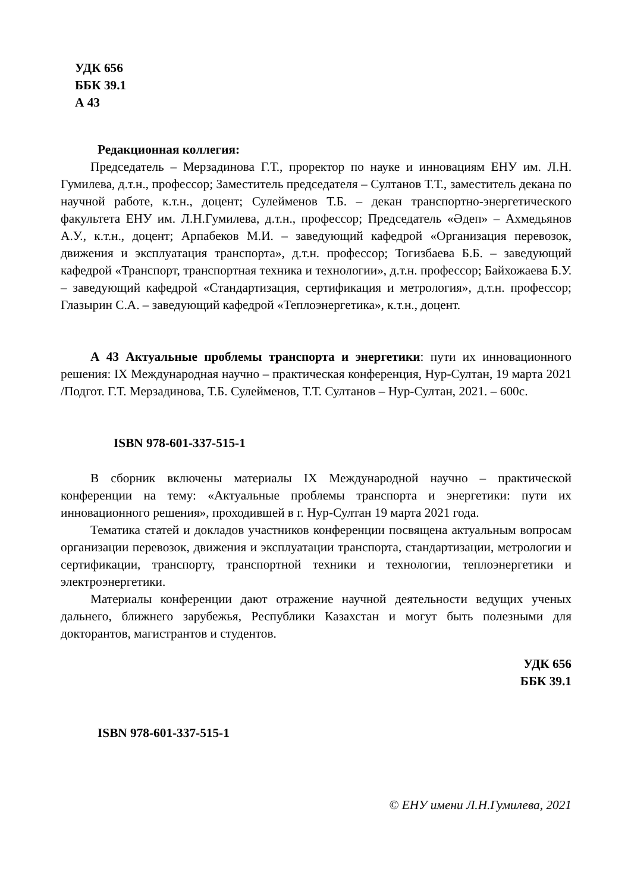УДК 656
ББК 39.1
А 43
Редакционная коллегия:
Председатель – Мерзадинова Г.Т., проректор по науке и инновациям ЕНУ им. Л.Н. Гумилева, д.т.н., профессор; Заместитель председателя – Султанов Т.Т., заместитель декана по научной работе, к.т.н., доцент; Сулейменов Т.Б. – декан транспортно-энергетического факультета ЕНУ им. Л.Н.Гумилева, д.т.н., профессор; Председатель «Әдеп» – Ахмедьянов А.У., к.т.н., доцент; Арпабеков М.И. – заведующий кафедрой «Организация перевозок, движения и эксплуатация транспорта», д.т.н. профессор; Тогизбаева Б.Б. – заведующий кафедрой «Транспорт, транспортная техника и технологии», д.т.н. профессор; Байхожаева Б.У. – заведующий кафедрой «Стандартизация, сертификация и метрология», д.т.н. профессор; Глазырин С.А. – заведующий кафедрой «Теплоэнергетика», к.т.н., доцент.
А 43 Актуальные проблемы транспорта и энергетики: пути их инновационного решения: IX Международная научно – практическая конференция, Нур-Султан, 19 марта 2021 /Подгот. Г.Т. Мерзадинова, Т.Б. Сулейменов, Т.Т. Султанов – Нур-Султан, 2021. – 600с.
ISBN 978-601-337-515-1
В сборник включены материалы IX Международной научно – практической конференции на тему: «Актуальные проблемы транспорта и энергетики: пути их инновационного решения», проходившей в г. Нур-Султан 19 марта 2021 года.
Тематика статей и докладов участников конференции посвящена актуальным вопросам организации перевозок, движения и эксплуатации транспорта, стандартизации, метрологии и сертификации, транспорту, транспортной техники и технологии, теплоэнергетики и электроэнергетики.
Материалы конференции дают отражение научной деятельности ведущих ученых дальнего, ближнего зарубежья, Республики Казахстан и могут быть полезными для докторантов, магистрантов и студентов.
УДК 656
ББК 39.1
ISBN 978-601-337-515-1
© ЕНУ имени Л.Н.Гумилева, 2021